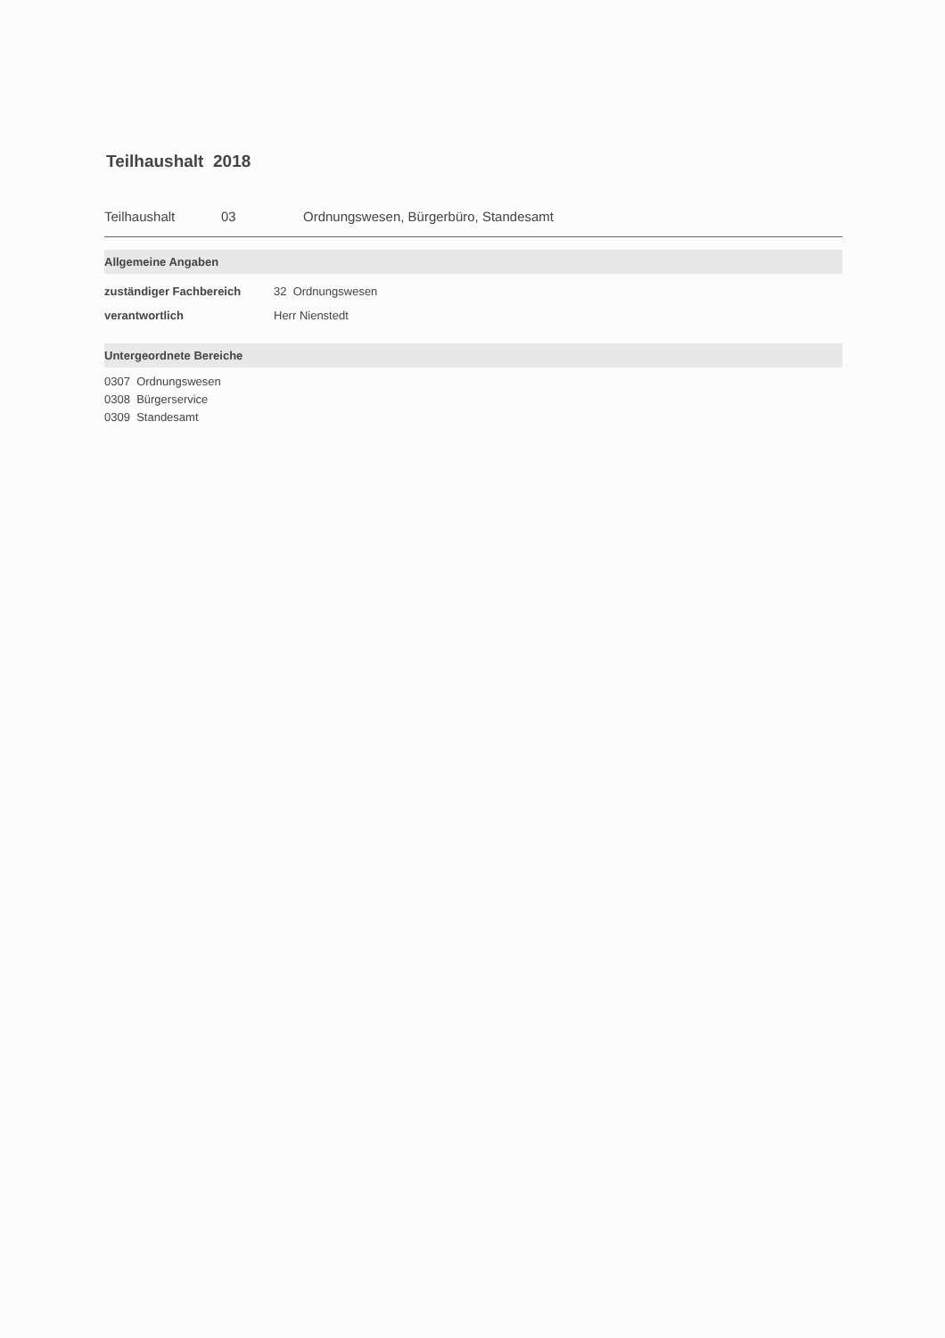Teilhaushalt 2018
Teilhaushalt 03 Ordnungswesen, Bürgerbüro, Standesamt
Allgemeine Angaben
zuständiger Fachbereich 32 Ordnungswesen
verantwortlich Herr Nienstedt
Untergeordnete Bereiche
0307 Ordnungswesen
0308 Bürgerservice
0309 Standesamt